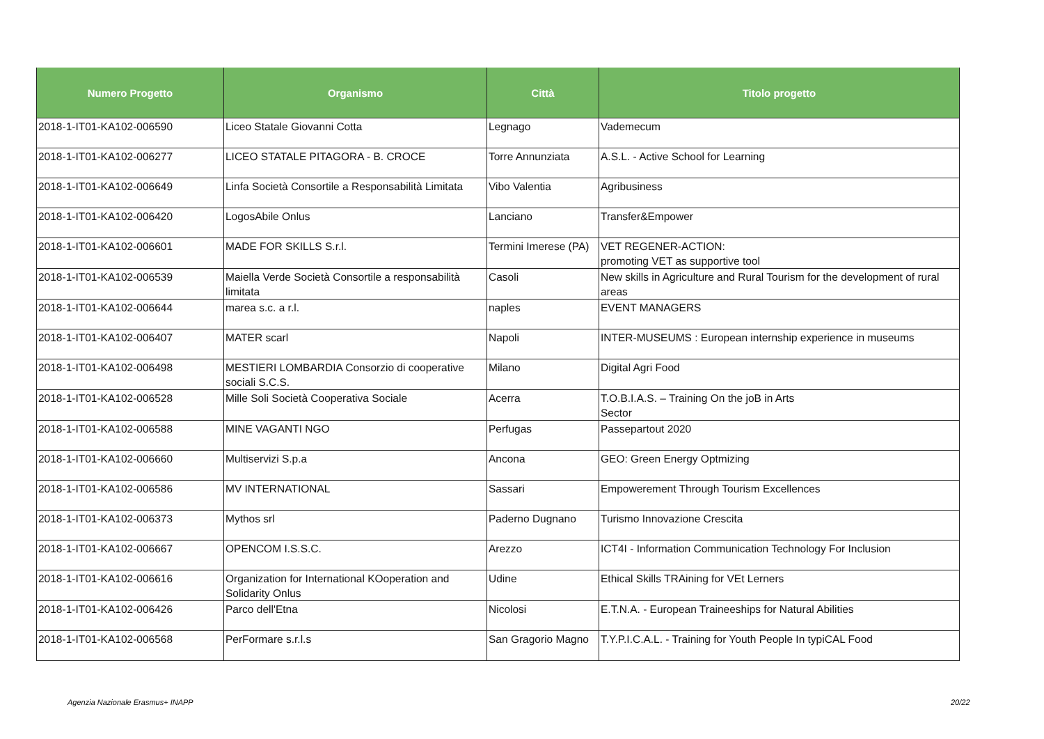| Numero Progetto | Organismo | Città | Titolo progetto |
| --- | --- | --- | --- |
| 2018-1-IT01-KA102-006590 | Liceo Statale Giovanni Cotta | Legnago | Vademecum |
| 2018-1-IT01-KA102-006277 | LICEO STATALE PITAGORA - B. CROCE | Torre Annunziata | A.S.L. - Active School for Learning |
| 2018-1-IT01-KA102-006649 | Linfa Società Consortile a Responsabilità Limitata | Vibo Valentia | Agribusiness |
| 2018-1-IT01-KA102-006420 | LogosAbile Onlus | Lanciano | Transfer&Empower |
| 2018-1-IT01-KA102-006601 | MADE FOR SKILLS S.r.l. | Termini Imerese (PA) | VET REGENER-ACTION: promoting VET as supportive tool |
| 2018-1-IT01-KA102-006539 | Maiella Verde Società Consortile a responsabilità limitata | Casoli | New skills in Agriculture and Rural Tourism for the development of rural areas |
| 2018-1-IT01-KA102-006644 | marea s.c. a r.l. | naples | EVENT MANAGERS |
| 2018-1-IT01-KA102-006407 | MATER scarl | Napoli | INTER-MUSEUMS : European internship experience in museums |
| 2018-1-IT01-KA102-006498 | MESTIERI LOMBARDIA Consorzio di cooperative sociali S.C.S. | Milano | Digital Agri Food |
| 2018-1-IT01-KA102-006528 | Mille Soli Società Cooperativa Sociale | Acerra | T.O.B.I.A.S. – Training On the joB in Arts Sector |
| 2018-1-IT01-KA102-006588 | MINE VAGANTI NGO | Perfugas | Passepartout 2020 |
| 2018-1-IT01-KA102-006660 | Multiservizi S.p.a | Ancona | GEO: Green Energy Optmizing |
| 2018-1-IT01-KA102-006586 | MV INTERNATIONAL | Sassari | Empowerement Through Tourism Excellences |
| 2018-1-IT01-KA102-006373 | Mythos srl | Paderno Dugnano | Turismo Innovazione Crescita |
| 2018-1-IT01-KA102-006667 | OPENCOM I.S.S.C. | Arezzo | ICT4I - Information Communication Technology For Inclusion |
| 2018-1-IT01-KA102-006616 | Organization for International KOoperation and Solidarity Onlus | Udine | Ethical Skills TRAining for VEt Lerners |
| 2018-1-IT01-KA102-006426 | Parco dell'Etna | Nicolosi | E.T.N.A. - European Traineeships for Natural Abilities |
| 2018-1-IT01-KA102-006568 | PerFormare s.r.l.s | San Gragorio Magno | T.Y.P.I.C.A.L. - Training for Youth People In typiCAL Food |
Agenzia Nazionale Erasmus+ INAPP
20/22